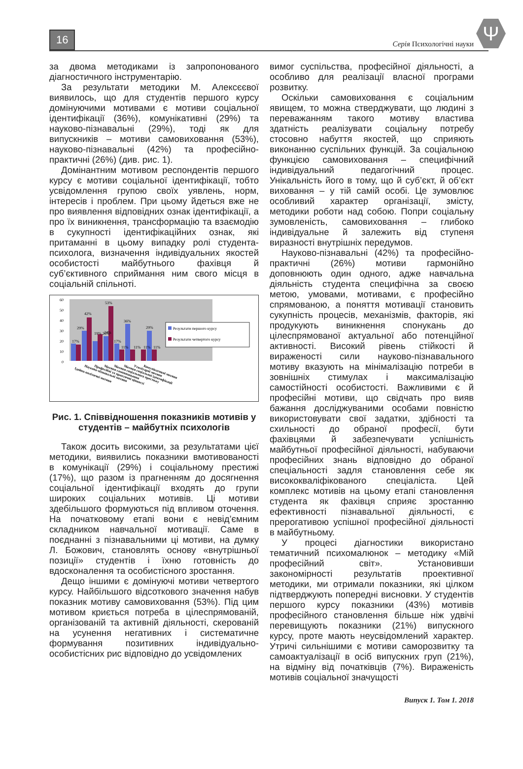16 Серія Психологічні науки Ψ
за двома методиками із запропонованого діагностичного інструментарію.
За результати методики М. Алексєєвої виявилось, що для студентів першого курсу домінуючими мотивами є мотиви соціальної ідентифікації (36%), комунікативні (29%) та науково-пізнавальні (29%), тоді як для випускників – мотиви самовиховання (53%), науково-пізнавальні (42%) та професійно-практичні (26%) (див. рис. 1).
Домінантним мотивом респондентів першого курсу є мотиви соціальної ідентифікації, тобто усвідомлення групою своїх уявлень, норм, інтересів і проблем. При цьому йдеться вже не про виявлення відповідних ознак ідентифікації, а про їх виникнення, трансформацію та взаємодію в сукупності ідентифікаційних ознак, які притаманні в цьому випадку ролі студента-психолога, визначення індивідуальних якостей особистості майбутнього фахівця й суб’єктивного сприймання ним свого місця в соціальній спільноті.
60
50
40
30
20
10
0
17%
29%
42%
19% 26%
24%
53%
17%
11%
36%
11%
11%
29%
11%
Результати першого курсу
Результати четвертого курсу
Ідейно-політичні мотиви
Науково-пізнавальні мотиви
Професійні та практичні цінності
Мотиви самовиховання
Мотиви соціального престижу
Мотиви соціальної ідентифікації
Утилітарні мотиви
Комунікативні мотиви
Рис. 1. Співвідношення показників мотивів у студентів – майбутніх психологів
Також досить високими, за результатами цієї методики, виявились показники вмотивованості в комунікації (29%) і соціальному престижі (17%), що разом із прагненням до досягнення соціальної ідентифікації входять до групи широких соціальних мотивів. Ці мотиви здебільшого формуються під впливом оточення. На початковому етапі вони є невід’ємним складником навчальної мотивації. Саме в поєднанні з пізнавальними ці мотиви, на думку Л. Божович, становлять основу «внутрішньої позиції» студентів і їхню готовність до вдосконалення та особистісного зростання.
Дещо іншими є домінуючі мотиви четвертого курсу. Найбільшого відсоткового значення набув показник мотиву самовиховання (53%). Під цим мотивом криється потреба в цілеспрямованій, організованій та активній діяльності, скерованій на усунення негативних і систематичне формування позитивних індивідуально-особистісних рис відповідно до усвідомлених
вимог суспільства, професійної діяльності, а особливо для реалізації власної програми розвитку.
Оскільки самовиховання є соціальним явищем, то можна стверджувати, що людині з переважанням такого мотиву властива здатність реалізувати соціальну потребу стосовно набуття якостей, що сприяють виконанню суспільних функцій. За соціальною функцією самовиховання – специфічний індивідуальний педагогічний процес. Унікальність його в тому, що й суб’єкт, й об’єкт виховання – у тій самій особі. Це зумовлює особливий характер організації, змісту, методики роботи над собою. Попри соціальну зумовленість, самовиховання – глибоко індивідуальне й залежить від ступеня виразності внутрішніх передумов.
Науково-пізнавальні (42%) та професійно-практичні (26%) мотиви гармонійно доповнюють один одного, адже навчальна діяльність студента специфічна за своєю метою, умовами, мотивами, є професійно спрямованою, а поняття мотивації становить сукупність процесів, механізмів, факторів, які продукують виникнення спонукань до цілеспрямованої актуальної або потенційної активності. Високий рівень стійкості й вираженості сили науково-пізнавального мотиву вказують на мінімалізацію потреби в зовнішніх стимулах і максималізацію самостійності особистості. Важливими є й професійні мотиви, що свідчать про вияв бажання досліджуваними особами повністю використовувати свої задатки, здібності та схильності до обраної професії, бути фахівцями й забезпечувати успішність майбутньої професійної діяльності, набуваючи професійних знань відповідно до обраної спеціальності задля становлення себе як висококваліфікованого спеціаліста. Цей комплекс мотивів на цьому етапі становлення студента як фахівця сприяє зростанню ефективності пізнавальної діяльності, є прерогативою успішної професійної діяльності в майбутньому.
У процесі діагностики використано тематичний психомалюнок – методику «Мій професійний світ». Установивши закономірності результатів проективної методики, ми отримали показники, які цілком підтверджують попередні висновки. У студентів першого курсу показники (43%) мотивів професійного становлення більше ніж удвічі перевищують показники (21%) випускного курсу, проте мають неусвідомлений характер. Утричі сильнішими є мотиви саморозвитку та самоактуалізації в осіб випускних груп (21%), на відміну від початківців (7%). Вираженість мотивів соціальної значущості
Випуск 1. Том 1. 2018